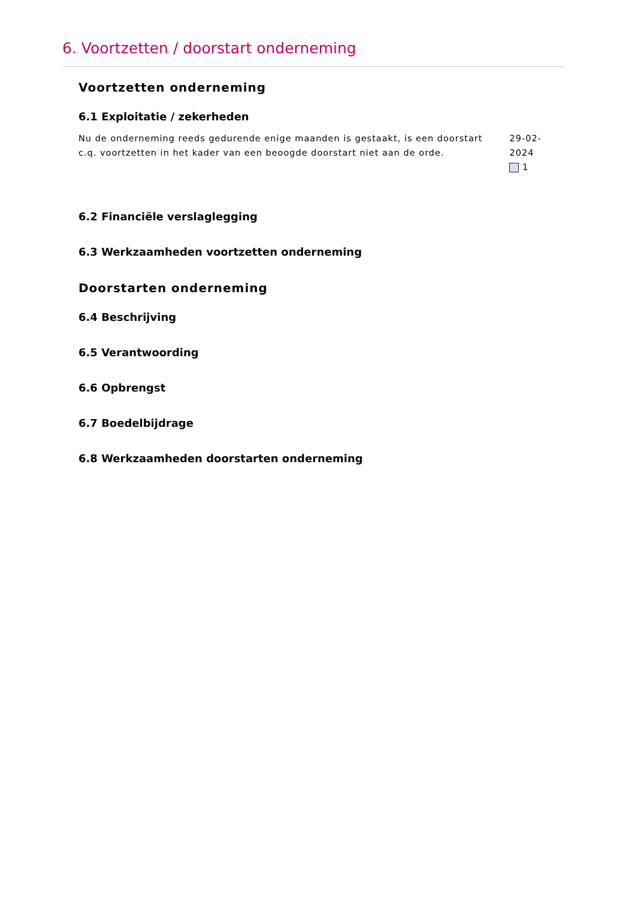6. Voortzetten / doorstart onderneming
Voortzetten onderneming
6.1 Exploitatie / zekerheden
Nu de onderneming reeds gedurende enige maanden is gestaakt, is een doorstart c.q. voortzetten in het kader van een beoogde doorstart niet aan de orde.
29-02-2024
1
6.2 Financiële verslaglegging
6.3 Werkzaamheden voortzetten onderneming
Doorstarten onderneming
6.4 Beschrijving
6.5 Verantwoording
6.6 Opbrengst
6.7 Boedelbijdrage
6.8 Werkzaamheden doorstarten onderneming